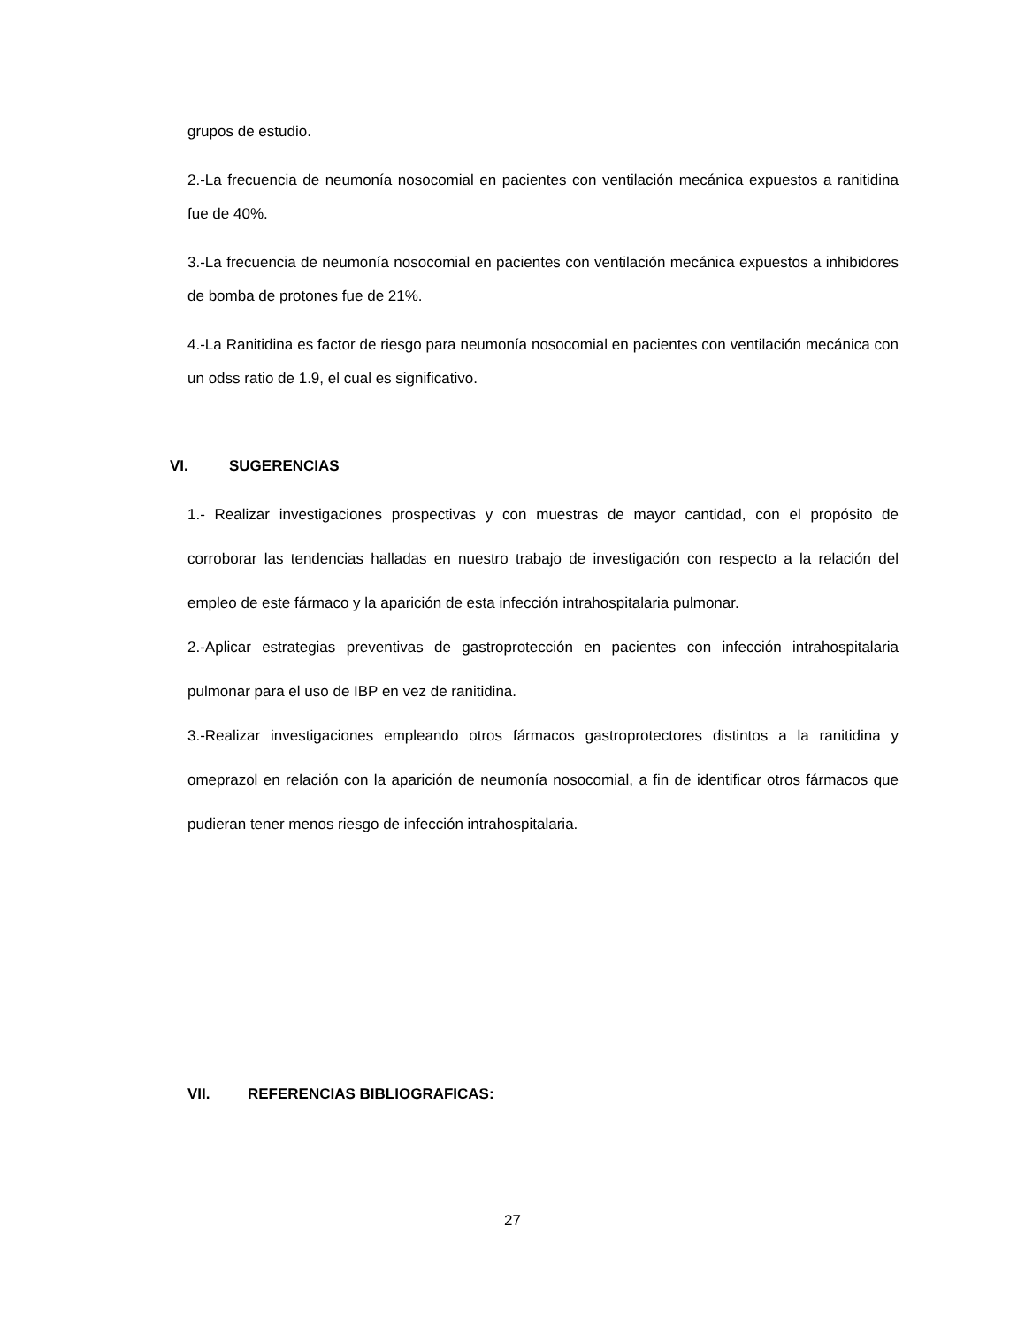grupos de estudio.
2.-La frecuencia de neumonía nosocomial en pacientes con ventilación mecánica expuestos a ranitidina fue de 40%.
3.-La frecuencia de neumonía nosocomial en pacientes con ventilación mecánica expuestos a inhibidores de bomba de protones fue de 21%.
4.-La Ranitidina es factor de riesgo para neumonía nosocomial en pacientes con ventilación mecánica con un odss ratio de 1.9, el cual es significativo.
VI. SUGERENCIAS
1.- Realizar investigaciones prospectivas y con muestras de mayor cantidad, con el propósito de corroborar las tendencias halladas en nuestro trabajo de investigación con respecto a la relación del empleo de este fármaco y la aparición de esta infección intrahospitalaria pulmonar.
2.-Aplicar estrategias preventivas de gastroprotección en pacientes con infección intrahospitalaria pulmonar para el uso de IBP en vez de ranitidina.
3.-Realizar investigaciones empleando otros fármacos gastroprotectores distintos a la ranitidina y omeprazol en relación con la aparición de neumonía nosocomial, a fin de identificar otros fármacos que pudieran tener menos riesgo de infección intrahospitalaria.
VII. REFERENCIAS BIBLIOGRAFICAS:
27